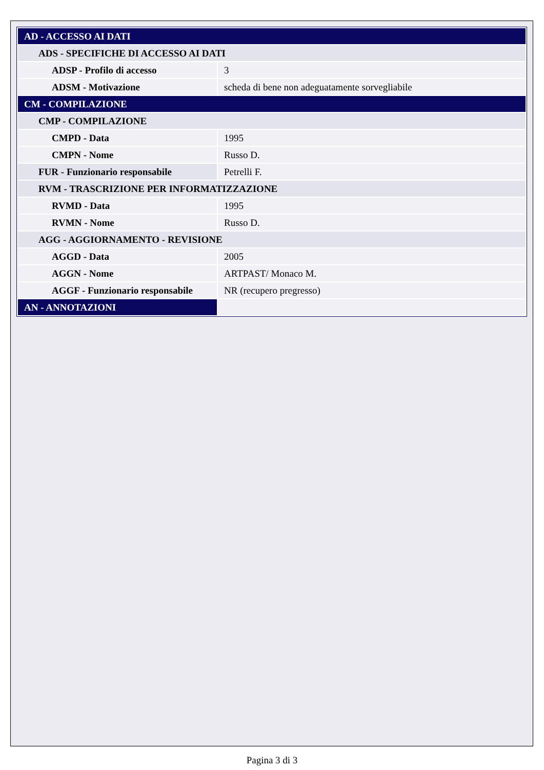| AD - ACCESSO AI DATI | |
| ADS - SPECIFICHE DI ACCESSO AI DATI | |
| ADSP - Profilo di accesso | 3 |
| ADSM - Motivazione | scheda di bene non adeguatamente sorvegliabile |
| CM - COMPILAZIONE | |
| CMP - COMPILAZIONE | |
| CMPD - Data | 1995 |
| CMPN - Nome | Russo D. |
| FUR - Funzionario responsabile | Petrelli F. |
| RVM - TRASCRIZIONE PER INFORMATIZZAZIONE | |
| RVMD - Data | 1995 |
| RVMN - Nome | Russo D. |
| AGG - AGGIORNAMENTO - REVISIONE | |
| AGGD - Data | 2005 |
| AGGN - Nome | ARTPAST/ Monaco M. |
| AGGF - Funzionario responsabile | NR (recupero pregresso) |
| AN - ANNOTAZIONI | |
Pagina 3 di 3